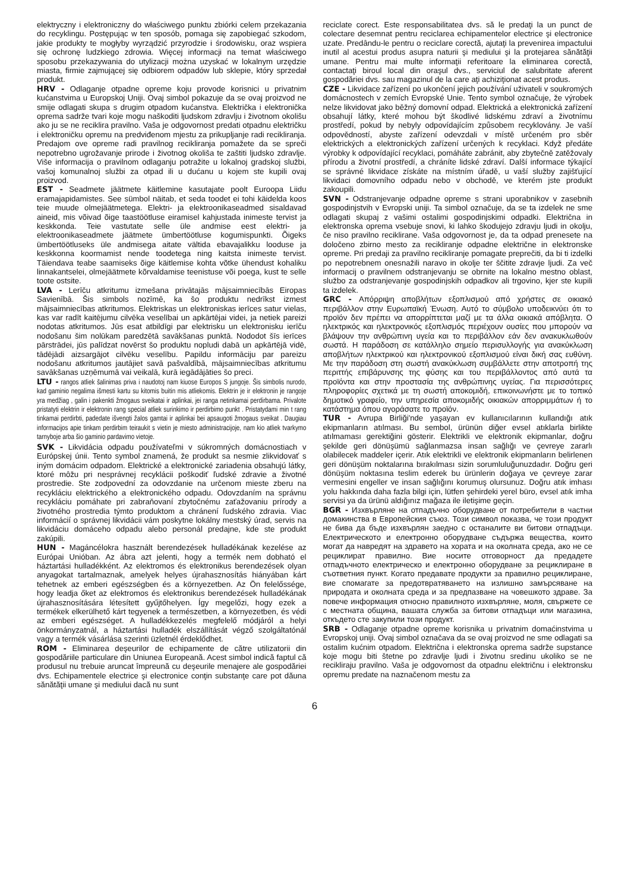elektryczny i elektroniczny do właściwego punktu zbiórki celem przekazania do recyklingu. Postępując w ten sposób, pomaga się zapobiegać szkodom, jakie produkty te mogłyby wyrządzić przyrodzie i środowisku, oraz wspiera się ochronę ludzkiego zdrowia. Więcej informacji na temat właściwego sposobu przekazywania do utylizacji można uzyskać w lokalnym urzędzie miasta, firmie zajmującej się odbiorem odpadów lub sklepie, który sprzedał produkt.
HRV - Odlaganje otpadne opreme koju provode korisnici u privatnim kućanstvima u Europskoj Uniji. Ovaj simbol pokazuje da se ovaj proizvod ne smije odlagati skupa s drugim otpadom kućanstva. Električka i elektronička oprema sadrže tvari koje mogu naškoditi ljudskom zdravlju i životnom okolišu ako ju se ne reciklira pravilno. Vaša je odgovornost predati otpadnu električku i elektroničku opremu na predviđenom mjestu za prikupljanje radi recikliranja. Predajom ove opreme radi pravilnog recikliranja pomažete da se spreči nepotrebno ugrožavanje prirode i životnog okoliša te zaštiti ljudsko zdravlje. Više informacija o pravilnom odlaganju potražite u lokalnoj gradskoj službi, vašoj komunalnoj službi za otpad ili u dućanu u kojem ste kupili ovaj proizvod.
EST - Seadmete jäätmete käitlemine kasutajate poolt Euroopa Liidu eramajapidamistes. See sümbol näitab, et seda toodet ei tohi käidelda koos teie muude olmejäätmetega. Elektri- ja elektroonikaseadmed sisaldavad aineid, mis võivad õige taastöötluse eiramisel kahjustada inimeste tervist ja keskkonda. Teie vastutate selle üle andmise eest elektri- ja elektroonikaseadmete jäätmete ümbertöötluse kogumispunkti. Õigeks ümbertöötluseks üle andmisega aitate vältida ebavajalikku looduse ja keskkonna koormamist nende toodetega ning kaitsta inimeste tervist. Täiendava teabe saamiseks õige käitlemise kohta võtke ühendust kohaliku linnakantselei, olmejäätmete kõrvaldamise teenistuse või poega, kust te selle toote ostsite.
LVA - Lerīču atkritumu izmešana privātajās mājsaimniecībās Eiropas Savienībā. Šis simbols nozīmē, ka šo produktu nedrīkst izmest mājsaimniecības atkritumos. Elektriskas un elektroniskas ierīces satur vielas, kas var radīt kaitējumu cilvēka veselībai un apkārtējai videi, ja netiek pareizi nodotas atkritumos. Jūs esat atbildīgi par elektrisku un elektronisku ierīču nodošanu šim nolūkam paredzētā savākšanas punktā. Nododot šīs ierīces pārstrādei, jūs palīdzat novērst šo produktu nopludi dabā un apkārtējā vidē, tādējādi aizsargājot cilvēku veselību. Papildu informāciju par pareizu nodošanu atkritumos jautājiet savā pašvaldībā, mājsaimniecības atkritumu savākšanas uzņēmumā vai veikalā, kurā iegādājāties šo preci.
LTU - rangos atliek šalinimas priva i naudotoj nam kiuose Europos S jungoje. Šis simbolis nurodo, kad gaminio negalima išmesti kartu su kitomis buitin mis atliekomis. Elektrin je ir elektronin je rangoje yra medžiag , galin i pakenkti žmogaus sveikatai ir aplinkai, jei ranga netinkamai perdirbama. Privalote pristatyti elektrin ir elektronin rang special atliek surinkimo ir perdirbimo punkt . Pristatydami min t rang tinkamai perdirbti, padedate išvengti žalos gamtai ir aplinkai bei apsaugoti žmogaus sveikat . Daugiau informacijos apie tinkam perdirbim teiraukit s vietin je miesto administracijoje, nam kio atliek tvarkymo tarnyboje arba šio gaminio pardavimo vietoje.
SVK - Likvidácia odpadu používateľmi v súkromných domácnostiach v Európskej únii. Tento symbol znamená, že produkt sa nesmie zlikvidovať s iným domácim odpadom. Elektrické a elektronické zariadenia obsahujú látky, ktoré môžu pri nesprávnej recyklácii poškodiť ľudské zdravie a životné prostredie. Ste zodpovední za odovzdanie na určenom mieste zberu na recykláciu elektrického a elektronického odpadu. Odovzdaním na správnu recykláciu pomáhate pri zabraňovaní zbytočnému zaťažovaniu prírody a životného prostredia týmto produktom a chránení ľudského zdravia. Viac informácií o správnej likvidácii vám poskytne lokálny mestský úrad, servis na likvidáciu domáceho odpadu alebo personál predajne, kde ste produkt zakúpili.
HUN - Magáncélokra használt berendezések hulladékának kezelése az Európai Unióban. Az ábra azt jelenti, hogy a termék nem dobható el háztartási hulladékként. Az elektromos és elektronikus berendezések olyan anyagokat tartalmaznak, amelyek helyes újrahasznosítás hiányában kárt tehetnek az emberi egészségben és a környezetben. Az Ön felelőssége, hogy leadja őket az elektromos és elektronikus berendezések hulladékának újrahasznosítására létesített gyűjtőhelyen. Így megelőzi, hogy ezek a termékek elkerülhető kárt tegyenek a természetben, a környezetben, és védi az emberi egészséget. A hulladékkezelés megfelelő módjáról a helyi önkormányzatnál, a háztartási hulladék elszállítását végző szolgáltatónál vagy a termék vásárlása szerinti üzletnél érdeklődhet.
ROM - Eliminarea deşeurilor de echipamente de către utilizatorii din gospodăriile particulare din Uniunea Europeană. Acest simbol indică faptul că produsul nu trebuie aruncat împreună cu deşeurile menajere ale gospodăriei dvs. Echipamentele electrice şi electronice conţin substanţe care pot dăuna sănătăţii umane şi mediului dacă nu sunt
reciclate corect. Este responsabilitatea dvs. să le predaţi la un punct de colectare desemnat pentru reciclarea echipamentelor electrice şi electronice uzate. Predându-le pentru o reciclare corectă, ajutaţi la prevenirea impactului inutil al acestui produs asupra naturii şi mediului şi la protejarea sănătăţii umane. Pentru mai multe informaţii referitoare la eliminarea corectă, contactaţi biroul local din oraşul dvs., serviciul de salubritate aferent gospodăriei dvs. sau magazinul de la care aţi achiziţionat acest produs.
CZE - Likvidace zařízení po ukončení jejich používání uživateli v soukromých domácnostech v zemích Evropské Unie. Tento symbol označuje, že výrobek nelze likvidovat jako běžný domovní odpad. Elektrická a elektronická zařízení obsahují látky, které mohou být škodlivé lidskému zdraví a životnímu prostředí, pokud by nebyly odpovídajícím způsobem recyklovány. Je vaší odpovědností, abyste zařízení odevzdali v místě určeném pro sběr elektrických a elektronických zařízení určených k recyklaci. Když předáte výrobky k odpovídající recyklaci, pomáháte zabránit, aby zbytečně zatěžovaly přírodu a životní prostředí, a chráníte lidské zdraví. Další informace týkající se správné likvidace získáte na místním úřadě, u vaší služby zajišťující likvidaci domovního odpadu nebo v obchodě, ve kterém jste produkt zakoupili.
SVN - Odstranjevanje odpadne opreme s strani uporabnikov v zasebnih gospodinjstvih v Evropski uniji. Ta simbol označuje, da se ta izdelek ne sme odlagati skupaj z vašimi ostalimi gospodinjskimi odpadki. Električna in elektronska oprema vsebuje snovi, ki lahko škodujejo zdravju ljudi in okolju, če niso pravilno reciklirane. Vaša odgovornost je, da ta odpad prenesete na določeno zbirno mesto za recikliranje odpadne električne in elektronske opreme. Pri predaji za pravilno recikliranje pomagate preprečiti, da bi ti izdelki po nepotrebnem onesnažili naravo in okolje ter ščitite zdravje ljudi. Za več informacij o pravilnem odstranjevanju se obrnite na lokalno mestno oblast, službo za odstranjevanje gospodinjskih odpadkov ali trgovino, kjer ste kupili ta izdelek.
GRC - Απόρριψη αποβλήτων εξοπλισμού από χρήστες σε οικιακό περιβάλλον στην Ευρωπαϊκή Ένωση. Αυτό το σύμβολο υποδεικνύει ότι το προϊόν δεν πρέπει να απορρίπτεται μαζί με τα άλλα οικιακά απόβλητα. Ο ηλεκτρικός και ηλεκτρονικός εξοπλισμός περιέχουν ουσίες που μπορούν να βλάψουν την ανθρώπινη υγεία και το περιβάλλον εάν δεν ανακυκλωθούν σωστά. Η παράδοση σε κατάλληλο σημείο περισυλλογής για ανακύκλωση αποβλήτων ηλεκτρικού και ηλεκτρονικού εξοπλισμού είναι δική σας ευθύνη. Με την παράδοση στη σωστή ανακύκλωση συμβάλλετε στην αποτροπή της περιττής επιβάρυνσης της φύσης και του περιβάλλοντος από αυτά τα προϊόντα και στην προστασία της ανθρώπινης υγείας. Για περισσότερες πληροφορίες σχετικά με τη σωστή αποκομιδή, επικοινωνήστε με το τοπικό δημοτικό γραφείο, την υπηρεσία αποκομιδής οικιακών απορριμμάτων ή το κατάστημα όπου αγοράσατε το προϊόν.
TUR - Avrupa Birliği'nde yaşayan ev kullanıcılarının kullandığı atık ekipmanların atılması. Bu sembol, ürünün diğer evsel atıklarla birlikte atılmaması gerektiğini gösterir. Elektrikli ve elektronik ekipmanlar, doğru şekilde geri dönüşümü sağlanmazsa insan sağlığı ve çevreye zararlı olabilecek maddeler içerir. Atık elektrikli ve elektronik ekipmanların belirlenen geri dönüşüm noktalarına bırakılması sizin sorumluluğunuzdadır. Doğru geri dönüşüm noktasına teslim ederek bu ürünlerin doğaya ve çevreye zarar vermesini engeller ve insan sağlığını korumuş olursunuz. Doğru atık imhası yolu hakkında daha fazla bilgi için, lütfen şehirdeki yerel büro, evsel atık imha servisi ya da ürünü aldığınız mağaza ile iletişime geçin.
BGR - Изхвърляне на отпадъчно оборудване от потребители в частни домакинства в Европейския съюз. Този символ показва, че този продукт не бива да бъде изхвърлян заедно с останалите ви битови отпадъци. Електрическото и електронно оборудване съдържа вещества, които могат да навредят на здравето на хората и на околната среда, ако не се рециклират правилно. Вие носите отговорност да предадете отпадъчното електрическо и електронно оборудване за рециклиране в съответния пункт. Когато предавате продукти за правилно рециклиране, вие спомагате за предотвратяването на излишно замърсяване на природата и околната среда и за предпазване на човешкото здраве. За повече информация относно правилното изхвърляне, моля, свържете се с местната община, вашата служба за битови отпадъци или магазина, откъдето сте закупили този продукт.
SRB - Odlaganje otpadne opreme korisnika u privatnim domaćinstvima u Evropskoj uniji. Ovaj simbol označava da se ovaj proizvod ne sme odlagati sa ostalim kućnim otpadom. Električna i elektronska oprema sadrže supstance koje mogu biti štetne po zdravlje ljudi i životnu sredinu ukoliko se ne recikliraju pravilno. Vaša je odgovornost da otpadnu električnu i elektronsku opremu predate na naznačenom mestu za
6